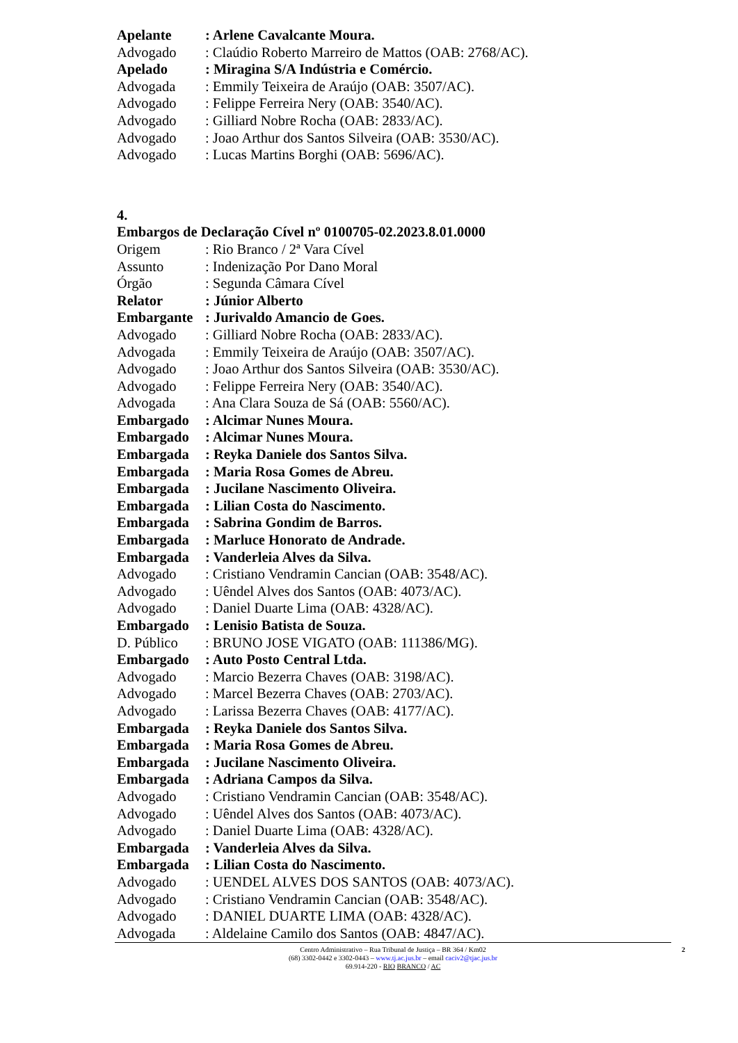Apelante: Arlene Cavalcante Moura.
Advogado: Claúdio Roberto Marreiro de Mattos (OAB: 2768/AC).
Apelado: Miragina S/A Indústria e Comércio.
Advogada: Emmily Teixeira de Araújo (OAB: 3507/AC).
Advogado: Felippe Ferreira Nery (OAB: 3540/AC).
Advogado: Gilliard Nobre Rocha (OAB: 2833/AC).
Advogado: Joao Arthur dos Santos Silveira (OAB: 3530/AC).
Advogado: Lucas Martins Borghi (OAB: 5696/AC).
4.
Embargos de Declaração Cível nº 0100705-02.2023.8.01.0000
Origem: Rio Branco / 2ª Vara Cível
Assunto: Indenização Por Dano Moral
Órgão: Segunda Câmara Cível
Relator: Júnior Alberto
Embargante: Jurivaldo Amancio de Goes.
Advogado: Gilliard Nobre Rocha (OAB: 2833/AC).
Advogada: Emmily Teixeira de Araújo (OAB: 3507/AC).
Advogado: Joao Arthur dos Santos Silveira (OAB: 3530/AC).
Advogado: Felippe Ferreira Nery (OAB: 3540/AC).
Advogada: Ana Clara Souza de Sá (OAB: 5560/AC).
Embargado: Alcimar Nunes Moura.
Embargado: Alcimar Nunes Moura.
Embargada: Reyka Daniele dos Santos Silva.
Embargada: Maria Rosa Gomes de Abreu.
Embargada: Jucilane Nascimento Oliveira.
Embargada: Lilian Costa do Nascimento.
Embargada: Sabrina Gondim de Barros.
Embargada: Marluce Honorato de Andrade.
Embargada: Vanderleia Alves da Silva.
Advogado: Cristiano Vendramin Cancian (OAB: 3548/AC).
Advogado: Uêndel Alves dos Santos (OAB: 4073/AC).
Advogado: Daniel Duarte Lima (OAB: 4328/AC).
Embargado: Lenisio Batista de Souza.
D. Público: BRUNO JOSE VIGATO (OAB: 111386/MG).
Embargado: Auto Posto Central Ltda.
Advogado: Marcio Bezerra Chaves (OAB: 3198/AC).
Advogado: Marcel Bezerra Chaves (OAB: 2703/AC).
Advogado: Larissa Bezerra Chaves (OAB: 4177/AC).
Embargada: Reyka Daniele dos Santos Silva.
Embargada: Maria Rosa Gomes de Abreu.
Embargada: Jucilane Nascimento Oliveira.
Embargada: Adriana Campos da Silva.
Advogado: Cristiano Vendramin Cancian (OAB: 3548/AC).
Advogado: Uêndel Alves dos Santos (OAB: 4073/AC).
Advogado: Daniel Duarte Lima (OAB: 4328/AC).
Embargada: Vanderleia Alves da Silva.
Embargada: Lilian Costa do Nascimento.
Advogado: UENDEL ALVES DOS SANTOS (OAB: 4073/AC).
Advogado: Cristiano Vendramin Cancian (OAB: 3548/AC).
Advogado: DANIEL DUARTE LIMA (OAB: 4328/AC).
Advogada: Aldelaine Camilo dos Santos (OAB: 4847/AC).
Centro Administrativo – Rua Tribunal de Justiça – BR 364 / Km02
(68) 3302-0442 e 3302-0443 – www.tj.ac.jus.br – email caciv2@tjac.jus.br
69.914-220 - RIO BRANCO / AC
2